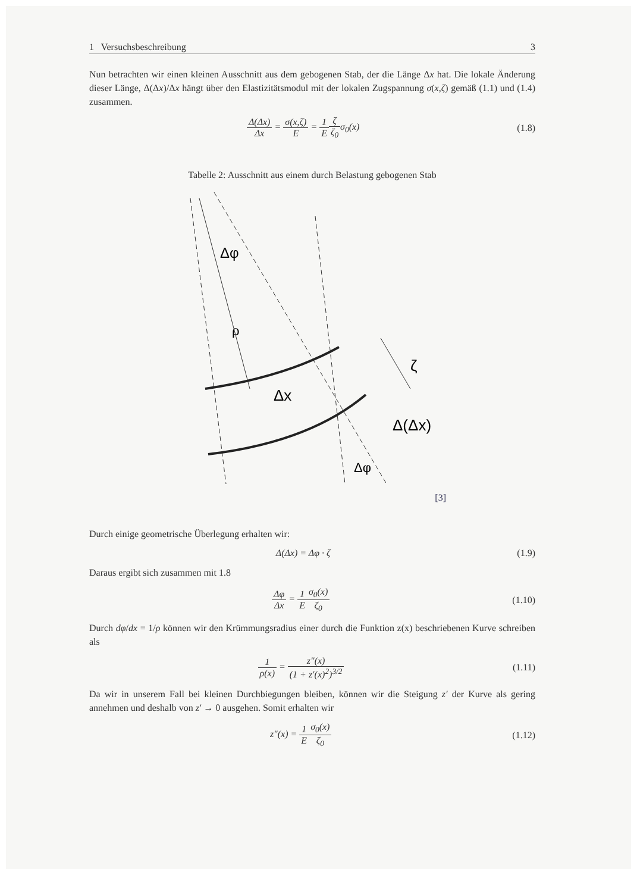1 Versuchsbeschreibung 3
Nun betrachten wir einen kleinen Ausschnitt aus dem gebogenen Stab, der die Länge Δx hat. Die lokale Änderung dieser Länge, Δ(Δx)/Δx hängt über den Elastizitätsmodul mit der lokalen Zugspannung σ(x,ζ) gemäß (1.1) und (1.4) zusammen.
Δ(Δx) Δx = σ(x,ζ) E = 1 E ζ ζ<sub>0</sub>σ<sub>0</sub>(x)
(1.8)
Tabelle 2: Ausschnitt aus einem durch Belastung gebogenen Stab
Δφ
ρ
Δx
ζ
Δ(Δx)
Δφ
[3]
Durch einige geometrische Überlegung erhalten wir:
Δ(Δx) = Δφ · ζ (1.9)
Daraus ergibt sich zusammen mit 1.8
Δφ Δx = 1 E σ<sub>0</sub>(x) ζ<sub>0</sub> (1.10)
Durch dφ/dx = 1/ρ können wir den Krümmungsradius einer durch die Funktion z(x) beschriebenen Kurve schreiben als
1 ρ(x) = z″(x) (1 + z′(x)<sup>2</sup>)<sup>3/2</sup> (1.11)
Da wir in unserem Fall bei kleinen Durchbiegungen bleiben, können wir die Steigung z′ der Kurve als gering annehmen und deshalb von z′ → 0 ausgehen. Somit erhalten wir
z″(x) = 1 E σ<sub>0</sub>(x) ζ<sub>0</sub> (1.12)